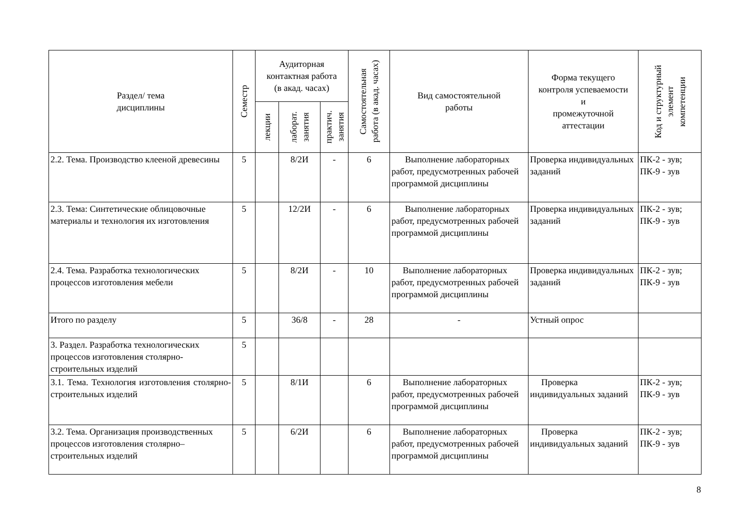| Раздел/ тема дисциплины | Семестр | Аудиторная контактная работа (в акад. часах) | | | Самостоятельная работа (в акад. часах) | Вид самостоятельной работы | Форма текущего контроля успеваемости и промежуточной аттестации | Код и структурный элемент компетенции |
| --- | --- | --- | --- | --- | --- | --- | --- | --- |
| | | лекции | лаборат. занятия | практич. занятия | | | | |
| 2.2. Тема. Производство клееной древесины | 5 | | 8/2И | - | 6 | Выполнение лабораторных работ, предусмотренных рабочей программой дисциплины | Проверка индивидуальных заданий | ПК-2 - зув; ПК-9 - зув |
| 2.3. Тема: Синтетические облицовочные материалы и технология их изготовления | 5 | | 12/2И | - | 6 | Выполнение лабораторных работ, предусмотренных рабочей программой дисциплины | Проверка индивидуальных заданий | ПК-2 - зув; ПК-9 - зув |
| 2.4. Тема. Разработка технологических процессов изготовления мебели | 5 | | 8/2И | - | 10 | Выполнение лабораторных работ, предусмотренных рабочей программой дисциплины | Проверка индивидуальных заданий | ПК-2 - зув; ПК-9 - зув |
| Итого по разделу | 5 | | 36/8 | - | 28 | - | Устный опрос | |
| 3. Раздел. Разработка технологических процессов изготовления столярно-строительных изделий | 5 | | | | | | | |
| 3.1. Тема. Технология изготовления столярно-строительных изделий | 5 | | 8/1И | | 6 | Выполнение лабораторных работ, предусмотренных рабочей программой дисциплины | Проверка индивидуальных заданий | ПК-2 - зув; ПК-9 - зув |
| 3.2. Тема. Организация производственных процессов изготовления столярно–строительных изделий | 5 | | 6/2И | | 6 | Выполнение лабораторных работ, предусмотренных рабочей программой дисциплины | Проверка индивидуальных заданий | ПК-2 - зув; ПК-9 - зув |
8